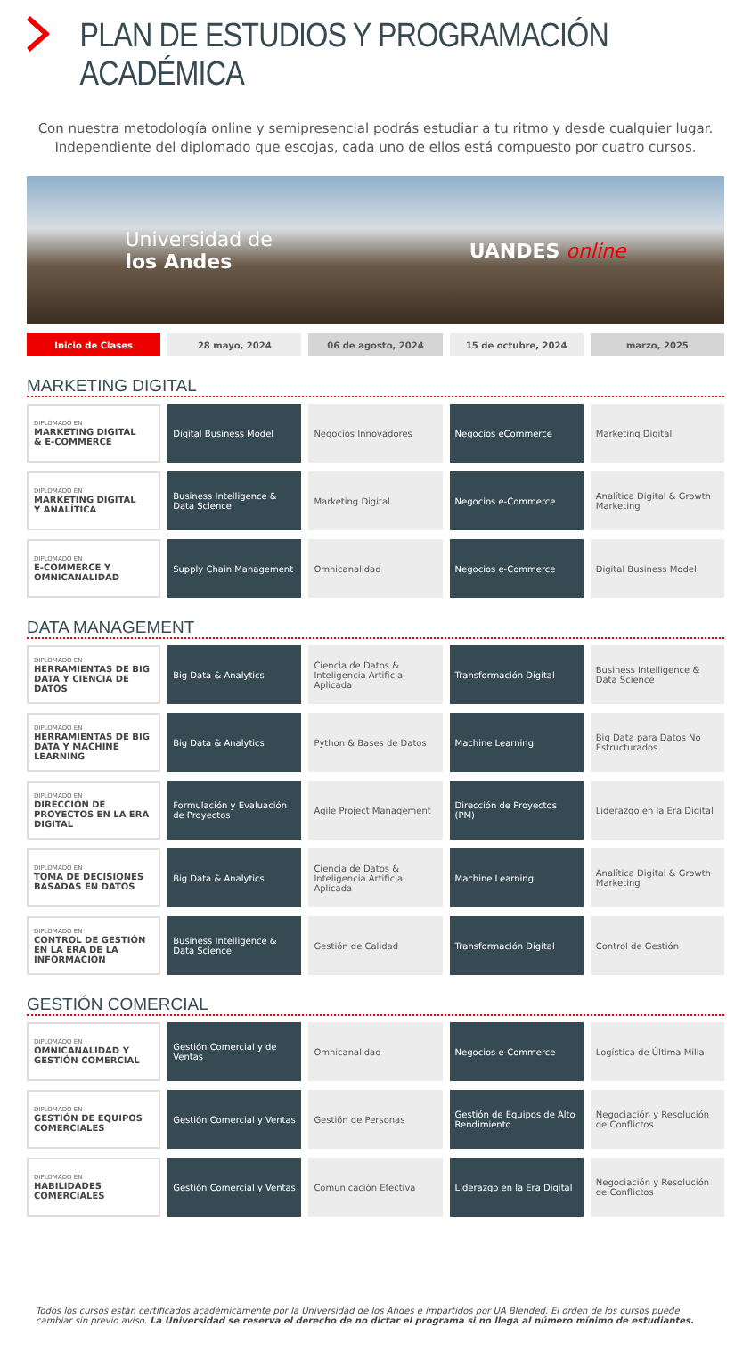PLAN DE ESTUDIOS Y PROGRAMACIÓN ACADÉMICA
Con nuestra metodología online y semipresencial podrás estudiar a tu ritmo y desde cualquier lugar.
Independiente del diplomado que escojas, cada uno de ellos está compuesto por cuatro cursos.
Universidad de
los Andes
UANDES online
| Inicio de Clases | 28 mayo, 2024 | 06 de agosto, 2024 | 15 de octubre, 2024 | marzo, 2025 |
MARKETING DIGITAL
| DIPLOMADO EN MARKETING DIGITAL & E-COMMERCE | Digital Business Model | Negocios Innovadores | Negocios eCommerce | Marketing Digital |
| DIPLOMADO EN MARKETING DIGITAL Y ANALÍTICA | Business Intelligence & Data Science | Marketing Digital | Negocios e-Commerce | Analítica Digital & Growth Marketing |
| DIPLOMADO EN E-COMMERCE Y OMNICANALIDAD | Supply Chain Management | Omnicanalidad | Negocios e-Commerce | Digital Business Model |
DATA MANAGEMENT
| DIPLOMADO EN HERRAMIENTAS DE BIG DATA Y CIENCIA DE DATOS | Big Data & Analytics | Ciencia de Datos & Inteligencia Artificial Aplicada | Transformación Digital | Business Intelligence & Data Science |
| DIPLOMADO EN HERRAMIENTAS DE BIG DATA Y MACHINE LEARNING | Big Data & Analytics | Python & Bases de Datos | Machine Learning | Big Data para Datos No Estructurados |
| DIPLOMADO EN DIRECCIÓN DE PROYECTOS EN LA ERA DIGITAL | Formulación y Evaluación de Proyectos | Agile Project Management | Dirección de Proyectos (PM) | Liderazgo en la Era Digital |
| DIPLOMADO EN TOMA DE DECISIONES BASADAS EN DATOS | Big Data & Analytics | Ciencia de Datos & Inteligencia Artificial Aplicada | Machine Learning | Analítica Digital & Growth Marketing |
| DIPLOMADO EN CONTROL DE GESTIÓN EN LA ERA DE LA INFORMACIÓN | Business Intelligence & Data Science | Gestión de Calidad | Transformación Digital | Control de Gestión |
GESTIÓN COMERCIAL
| DIPLOMADO EN OMNICANALIDAD Y GESTIÓN COMERCIAL | Gestión Comercial y de Ventas | Omnicanalidad | Negocios e-Commerce | Logística de Última Milla |
| DIPLOMADO EN GESTIÓN DE EQUIPOS COMERCIALES | Gestión Comercial y Ventas | Gestión de Personas | Gestión de Equipos de Alto Rendimiento | Negociación y Resolución de Conflictos |
| DIPLOMADO EN HABILIDADES COMERCIALES | Gestión Comercial y Ventas | Comunicación Efectiva | Liderazgo en la Era Digital | Negociación y Resolución de Conflictos |
Todos los cursos están certificados académicamente por la Universidad de los Andes e impartidos por UA Blended. El orden de los cursos puede cambiar sin previo aviso. La Universidad se reserva el derecho de no dictar el programa si no llega al número mínimo de estudiantes.